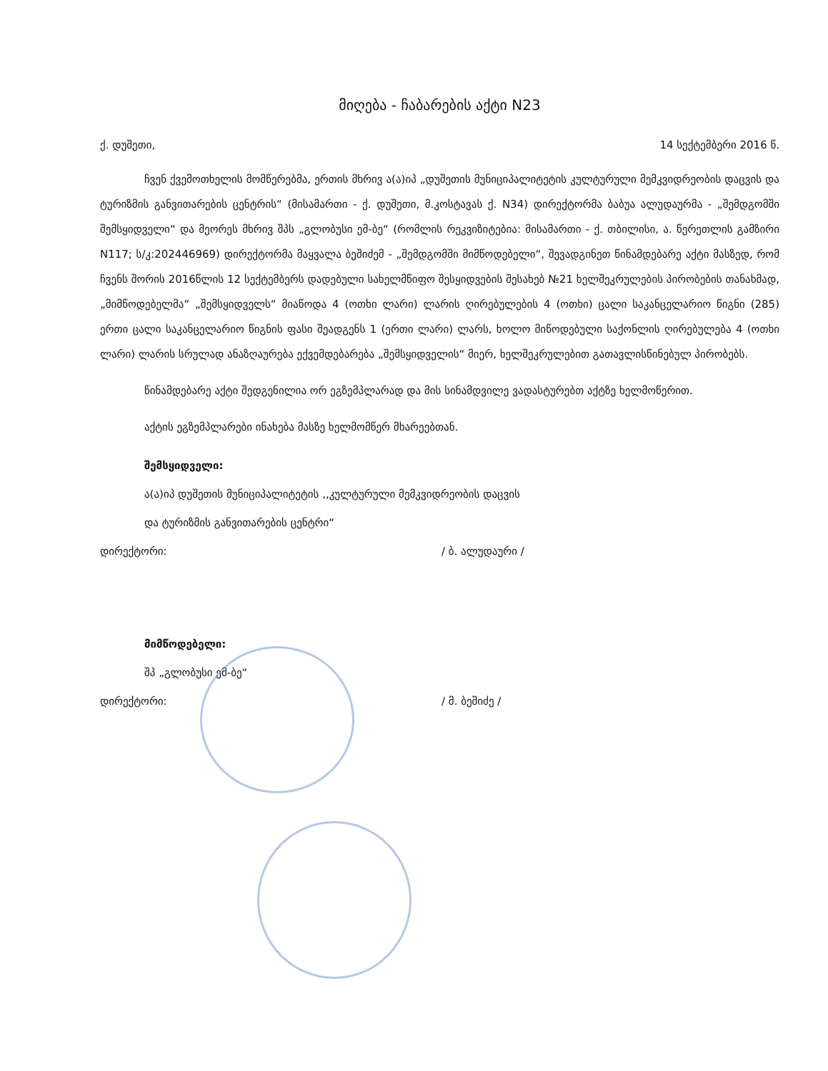მიღება - ჩაბარების აქტი N23
ქ. დუშეთი, 14 სექტემბერი 2016 წ.
ჩვენ ქვემოთხელის მომწერებმა, ერთის მხრივ ა(ა)იპ „დუშეთის მუნიციპალიტეტის კულტურული მემკვიდრეობის დაცვის და ტურიზმის განვითარების ცენტრის“ (მისამართი - ქ. დუშეთი, მ.კოსტავას ქ. N34) დირექტორმა ბაბუა ალუდაურმა - „შემდგომში შემსყიდველი“ და მეორეს მხრივ შპს „გლობუსი ემ-ბე“ (რომლის რეკვიზიტებია: მისამართი - ქ. თბილისი, ა. წერეთლის გამზირი N117; ს/კ:202446969) დირექტორმა მაყვალა ბეშიძემ - „შემდგომში მიმწოდებელი“, შევადგინეთ წინამდებარე აქტი მასზედ, რომ ჩვენს შორის 2016წლის 12 სექტემბერს დადებული სახელმწიფო შესყიდვების შესახებ №21 ხელშეკრულების პირობების თანახმად, „მიმწოდებელმა“ „შემსყიდველს“ მიაწოდა 4 (ოთხი ლარი) ლარის ღირებულების 4 (ოთხი) ცალი საკანცელარიო წიგნი (285) ერთი ცალი საკანცელარიო წიგნის ფასი შეადგენს 1 (ერთი ლარი) ლარს, ხოლო მიწოდებული საქონლის ღირებულება 4 (ოთხი ლარი) ლარის სრულად ანაზღაურება ექვემდებარება „შემსყიდველის“ მიერ, ხელშეკრულებით გათავლისწინებულ პირობებს.
წინამდებარე აქტი შედგენილია ორ ეგზემპლარად და მის სინამდვილე ვადასტურებთ აქტზე ხელმოწერით.
აქტის ეგზემპლარები ინახება მასზე ხელმომწერ მხარეებთან.
შემსყიდველი:
ა(ა)იპ დუშეთის მუნიციპალიტეტის ,,კულტურული მემკვიდრეობის დაცვის
და ტურიზმის განვითარების ცენტრი“
დირექტორი: / ბ. ალუდაური /
მიმწოდებელი:
შპ „გლობუსი ემ-ბე“
დირექტორი: / მ. ბეშიძე /